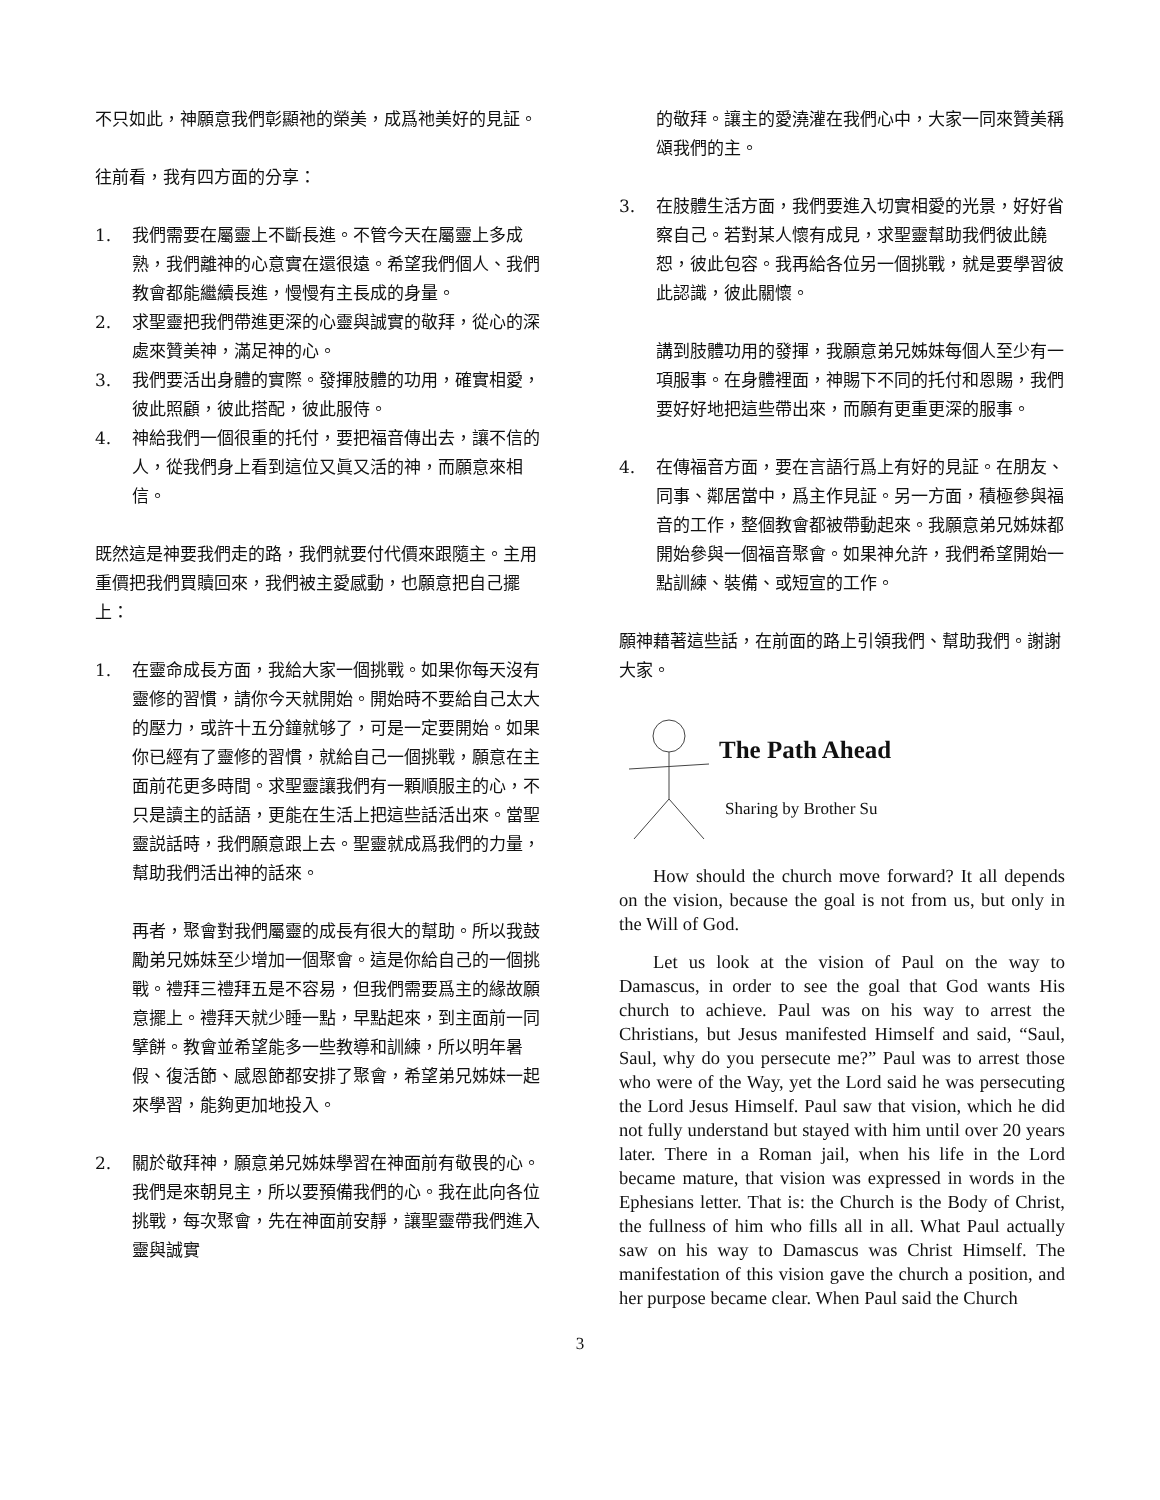不只如此，神願意我們彰顯祂的榮美，成爲祂美好的見証。
往前看，我有四方面的分享：
1. 我們需要在屬靈上不斷長進。不管今天在屬靈上多成熟，我們離神的心意實在還很遠。希望我們個人、我們教會都能繼續長進，慢慢有主長成的身量。
2. 求聖靈把我們帶進更深的心靈與誠實的敬拜，從心的深處來贊美神，滿足神的心。
3. 我們要活出身體的實際。發揮肢體的功用，確實相愛，彼此照顧，彼此搭配，彼此服侍。
4. 神給我們一個很重的托付，要把福音傳出去，讓不信的人，從我們身上看到這位又眞又活的神，而願意來相信。
既然這是神要我們走的路，我們就要付代價來跟隨主。主用重價把我們買贖回來，我們被主愛感動，也願意把自己擺上：
1. 在靈命成長方面，我給大家一個挑戰。如果你每天沒有靈修的習慣，請你今天就開始。開始時不要給自己太大的壓力，或許十五分鐘就够了，可是一定要開始。如果你已經有了靈修的習慣，就給自己一個挑戰，願意在主面前花更多時間。求聖靈讓我們有一顆順服主的心，不只是讀主的話語，更能在生活上把這些話活出來。當聖靈説話時，我們願意跟上去。聖靈就成爲我們的力量，幫助我們活出神的話來。
再者，聚會對我們屬靈的成長有很大的幫助。所以我鼓勵弟兄姊妹至少增加一個聚會。這是你給自己的一個挑戰。禮拜三禮拜五是不容易，但我們需要爲主的緣故願意擺上。禮拜天就少睡一點，早點起來，到主面前一同擘餅。教會並希望能多一些教導和訓練，所以明年暑假、復活節、感恩節都安排了聚會，希望弟兄姊妹一起來學習，能夠更加地投入。
2. 關於敬拜神，願意弟兄姊妹學習在神面前有敬畏的心。我們是來朝見主，所以要預備我們的心。我在此向各位挑戰，每次聚會，先在神面前安靜，讓聖靈帶我們進入靈與誠實
的敬拜。讓主的愛澆灌在我們心中，大家一同來贊美稱頌我們的主。
3. 在肢體生活方面，我們要進入切實相愛的光景，好好省察自己。若對某人懷有成見，求聖靈幫助我們彼此饒恕，彼此包容。我再給各位另一個挑戰，就是要學習彼此認識，彼此關懷。
講到肢體功用的發揮，我願意弟兄姊妹每個人至少有一項服事。在身體裡面，神賜下不同的托付和恩賜，我們要好好地把這些帶出來，而願有更重更深的服事。
4. 在傳福音方面，要在言語行爲上有好的見証。在朋友、同事、鄰居當中，爲主作見証。另一方面，積極參與福音的工作，整個教會都被帶動起來。我願意弟兄姊妹都開始參與一個福音聚會。如果神允許，我們希望開始一點訓練、裝備、或短宣的工作。
願神藉著這些話，在前面的路上引領我們、幫助我們。謝謝大家。
The Path Ahead
Sharing by Brother Su
How should the church move forward? It all depends on the vision, because the goal is not from us, but only in the Will of God.
Let us look at the vision of Paul on the way to Damascus, in order to see the goal that God wants His church to achieve. Paul was on his way to arrest the Christians, but Jesus manifested Himself and said, “Saul, Saul, why do you persecute me?” Paul was to arrest those who were of the Way, yet the Lord said he was persecuting the Lord Jesus Himself. Paul saw that vision, which he did not fully understand but stayed with him until over 20 years later. There in a Roman jail, when his life in the Lord became mature, that vision was expressed in words in the Ephesians letter. That is: the Church is the Body of Christ, the fullness of him who fills all in all. What Paul actually saw on his way to Damascus was Christ Himself. The manifestation of this vision gave the church a position, and her purpose became clear. When Paul said the Church
3